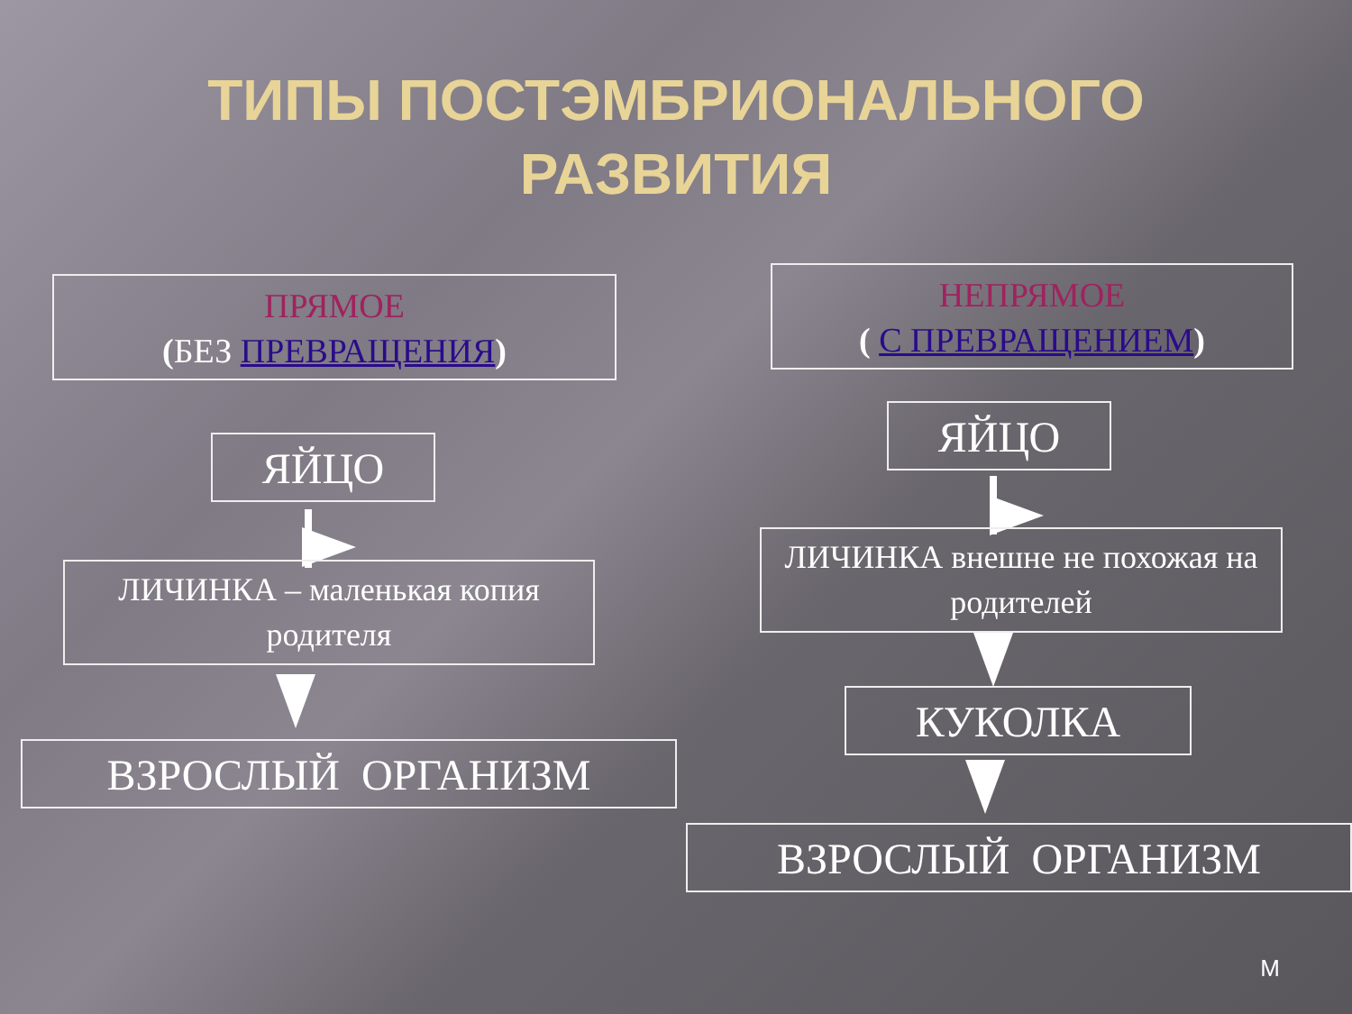ТИПЫ ПОСТЭМБРИОНАЛЬНОГО
РАЗВИТИЯ
ПРЯМОЕ
(БЕЗ ПРЕВРАЩЕНИЯ)
НЕПРЯМОЕ
( С ПРЕВРАЩЕНИЕМ)
ЯЙЦО
ЯЙЦО
ЛИЧИНКА – маленькая копия родителя
ЛИЧИНКА внешне не похожая на родителей
КУКОЛКА
ВЗРОСЛЫЙ ОРГАНИЗМ
ВЗРОСЛЫЙ ОРГАНИЗМ
М